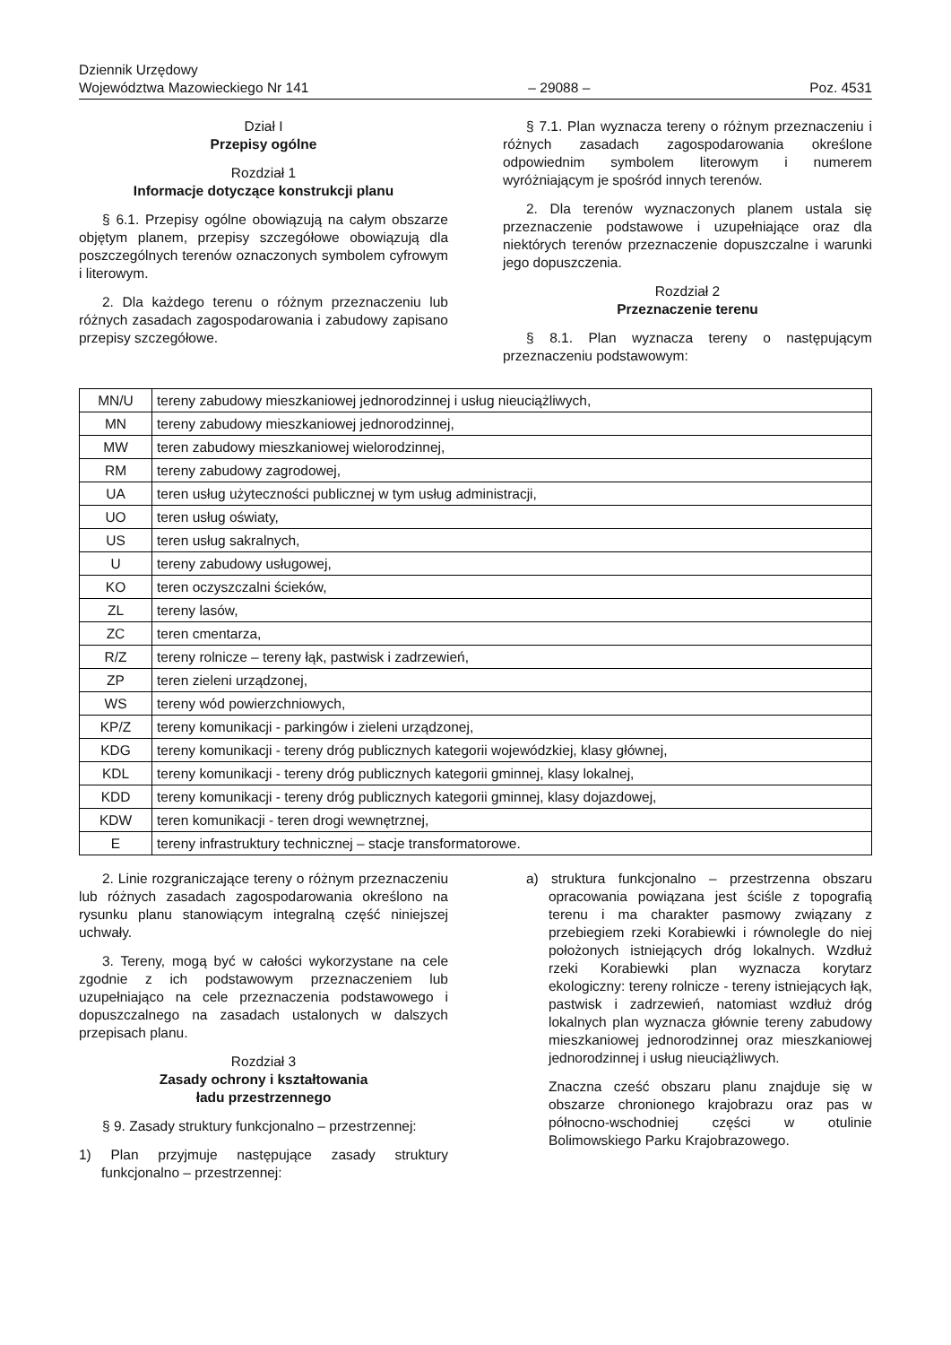Dziennik Urzędowy
Województwa Mazowieckiego Nr 141
– 29088 –
Poz. 4531
Dział I
Przepisy ogólne
Rozdział 1
Informacje dotyczące konstrukcji planu
§ 6.1. Przepisy ogólne obowiązują na całym obszarze objętym planem, przepisy szczegółowe obowiązują dla poszczególnych terenów oznaczonych symbolem cyfrowym i literowym.
2. Dla każdego terenu o różnym przeznaczeniu lub różnych zasadach zagospodarowania i zabudowy zapisano przepisy szczegółowe.
§ 7.1. Plan wyznacza tereny o różnym przeznaczeniu i różnych zasadach zagospodarowania określone odpowiednim symbolem literowym i numerem wyróżniającym je spośród innych terenów.
2. Dla terenów wyznaczonych planem ustala się przeznaczenie podstawowe i uzupełniające oraz dla niektórych terenów przeznaczenie dopuszczalne i warunki jego dopuszczenia.
Rozdział 2
Przeznaczenie terenu
§ 8.1. Plan wyznacza tereny o następującym przeznaczeniu podstawowym:
| MN/U | tereny zabudowy mieszkaniowej jednorodzinnej i usług nieuciążliwych, |
| MN | tereny zabudowy mieszkaniowej jednorodzinnej, |
| MW | teren zabudowy mieszkaniowej wielorodzinnej, |
| RM | tereny zabudowy zagrodowej, |
| UA | teren usług użyteczności publicznej w tym usług administracji, |
| UO | teren usług oświaty, |
| US | teren usług sakralnych, |
| U | tereny zabudowy usługowej, |
| KO | teren oczyszczalni ścieków, |
| ZL | tereny lasów, |
| ZC | teren cmentarza, |
| R/Z | tereny rolnicze – tereny łąk, pastwisk i zadrzewień, |
| ZP | teren zieleni urządzonej, |
| WS | tereny wód powierzchniowych, |
| KP/Z | tereny komunikacji - parkingów i zieleni urządzonej, |
| KDG | tereny komunikacji - tereny dróg publicznych kategorii wojewódzkiej, klasy głównej, |
| KDL | tereny komunikacji - tereny dróg publicznych kategorii gminnej, klasy lokalnej, |
| KDD | tereny komunikacji - tereny dróg publicznych kategorii gminnej, klasy dojazdowej, |
| KDW | teren komunikacji - teren drogi wewnętrznej, |
| E | tereny infrastruktury technicznej – stacje transformatorowe. |
2. Linie rozgraniczające tereny o różnym przeznaczeniu lub różnych zasadach zagospodarowania określono na rysunku planu stanowiącym integralną część niniejszej uchwały.
3. Tereny, mogą być w całości wykorzystane na cele zgodnie z ich podstawowym przeznaczeniem lub uzupełniająco na cele przeznaczenia podstawowego i dopuszczalnego na zasadach ustalonych w dalszych przepisach planu.
Rozdział 3
Zasady ochrony i kształtowania
ładu przestrzennego
§ 9. Zasady struktury funkcjonalno – przestrzennej:
1) Plan przyjmuje następujące zasady struktury funkcjonalno – przestrzennej:
a) struktura funkcjonalno – przestrzenna obszaru opracowania powiązana jest ściśle z topografią terenu i ma charakter pasmowy związany z przebiegiem rzeki Korabiewki i równolegle do niej położonych istniejących dróg lokalnych. Wzdłuż rzeki Korabiewki plan wyznacza korytarz ekologiczny: tereny rolnicze - tereny istniejących łąk, pastwisk i zadrzewień, natomiast wzdłuż dróg lokalnych plan wyznacza głównie tereny zabudowy mieszkaniowej jednorodzinnej oraz mieszkaniowej jednorodzinnej i usług nieuciążliwych.
Znaczna cześć obszaru planu znajduje się w obszarze chronionego krajobrazu oraz pas w północno-wschodniej części w otulinie Bolimowskiego Parku Krajobrazowego.